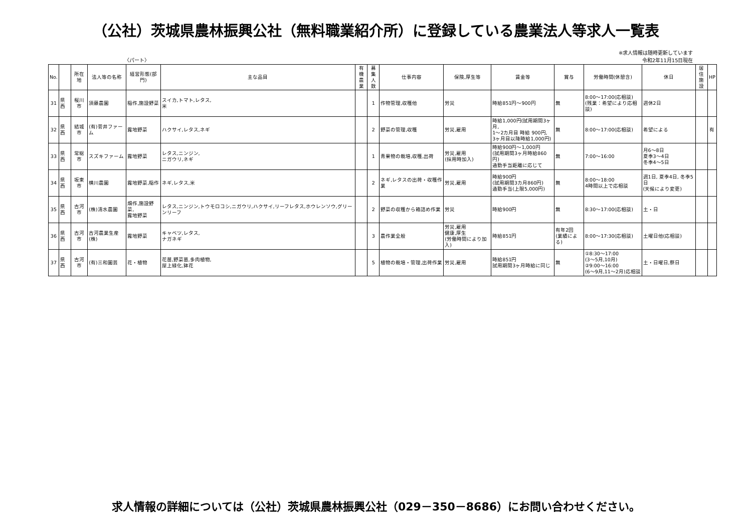（公社）茨城県農林振興公社（無料職業紹介所）に登録している農業法人等求人一覧表
〈パート〉
※求人情報は随時更新しています
令和2年11月15日現在
| No. | | 所在地 | 法人等の名称 | 経営形態(部門) | 主な品目 | 有機 農業 | 募集 人数 | 仕事内容 | 保険,厚生等 | 賃金等 | 賞与 | 労働時間(休憩含) | 休日 | 居住 施設 | HP |
| --- | --- | --- | --- | --- | --- | --- | --- | --- | --- | --- | --- | --- | --- | --- | --- |
| 31 | 県西 | 桜川市 | 須藤農園 | 稲作,施設野菜 | スイカ,トマト,レタス, 米 | | 1 | 作物管理,収穫他 | 労災 | 時給851円～900円 | 無 | 8:00～17:00(応相談) (残業：希望により応相談) | 週休2日 | | |
| 32 | 県西 | 結城市 | (有)菅井ファーム | 露地野菜 | ハクサイ,レタス,ネギ | | 2 | 野菜の管理,収穫 | 労災,雇用 | 時給1,000円(試用期間3ヶ月, 1～2カ月目 時給 900円, 3ヶ月目以降時給1,000円) | 無 | 8:00～17:00(応相談) | 希望による | | 有 |
| 33 | 県西 | 常総市 | スズキファーム | 露地野菜 | レタス,ニンジン, ニガウリ,ネギ | | 1 | 青果物の栽培,収穫,出荷 | 労災,雇用 (採用時加入) | 時給900円～1,000円 (試用期間3ヶ月時給860円) 通勤手当距離に応じて | 無 | 7:00～16:00 | 月6～8日 夏季3～4日 冬季4～5日 | | |
| 34 | 県西 | 坂東市 | 横川農園 | 露地野菜,稲作 | ネギ,レタス,米 | | 2 | ネギ,レタスの出荷・収穫作業 | 労災,雇用 | 時給900円 (試用期間3カ月860円) 通勤手当(上限5,000円) | 無 | 8:00～18:00 4時間以上で応相談 | 週1日, 夏季4日, 冬季5日 (天候により変更) | | |
| 35 | 県西 | 古河市 | (株)清水農園 | 畑作,施設野菜, 露地野菜 | レタス,ニンジン,トウモロコシ,ニガウリ,ハクサイ,リーフレタス,ホウレンソウ,グリーンリーフ | | 2 | 野菜の収穫から箱詰め作業 | 労災 | 時給900円 | 無 | 8:30～17:00(応相談) | 土・日 | | |
| 36 | 県西 | 古河市 | 古河農業生産(株) | 露地野菜 | キャベツ,レタス, ナガネギ | | 3 | 農作業全般 | 労災,雇用 健康,厚生 (労働時間により加入) | 時給851円 | 有年2回 (業績による) | 8:00～17:30(応相談) | 土曜日他(応相談) | | |
| 37 | 県西 | 古河市 | (有)三和園芸 | 花・植物 | 花苗,野菜苗,多肉植物, 屋上緑化,鉢花 | | 5 | 植物の栽培・管理,出荷作業 | 労災,雇用 | 時給851円 試用期間3ヶ月時給に同じ | 無 | ①8:30～17:00 (3～5月,10月) ②9:00～16:00 (6～9月,11～2月)応相談 | 土・日曜日,祭日 | | |
求人情報の詳細については（公社）茨城県農林振興公社（029－350－8686）にお問い合わせください。